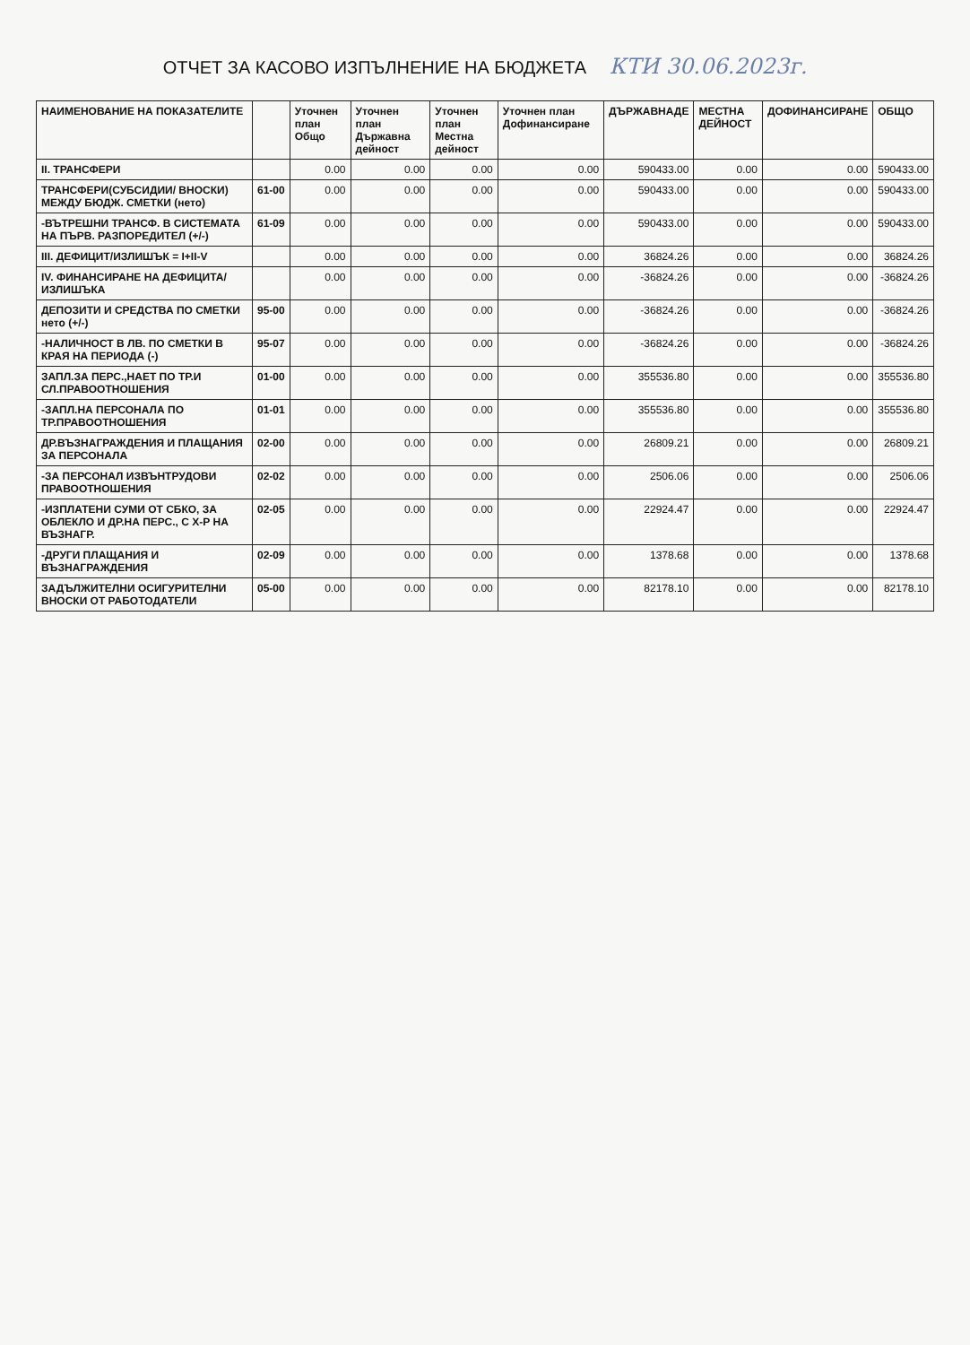ОТЧЕТ ЗА КАСОВО ИЗПЪЛНЕНИЕ НА БЮДЖЕТА КТИ 30.06.2023г.
| НАИМЕНОВАНИЕ НА ПОКАЗАТЕЛИТЕ | | Уточнен план Общо | Уточнен план Държавна дейност | Уточнен план Местна дейност | Уточнен план Дофинансиране | ДЪРЖАВНАДЕ | МЕСТНА ДЕЙНОСТ | ДОФИНАНСИРАНЕ | ОБЩО |
| --- | --- | --- | --- | --- | --- | --- | --- | --- | --- |
| II. ТРАНСФЕРИ | | 0.00 | 0.00 | 0.00 | 0.00 | 590433.00 | 0.00 | 0.00 | 590433.00 |
| ТРАНСФЕРИ(СУБСИДИИ/ ВНОСКИ) МЕЖДУ БЮДЖ. СМЕТКИ (нето) | 61-00 | 0.00 | 0.00 | 0.00 | 0.00 | 590433.00 | 0.00 | 0.00 | 590433.00 |
| -ВЪТРЕШНИ ТРАНСФ. В СИСТЕМАТА НА ПЪРВ. РАЗПОРЕДИТЕЛ (+/-) | 61-09 | 0.00 | 0.00 | 0.00 | 0.00 | 590433.00 | 0.00 | 0.00 | 590433.00 |
| III. ДЕФИЦИТ/ИЗЛИШЪК = I+II-V | | 0.00 | 0.00 | 0.00 | 0.00 | 36824.26 | 0.00 | 0.00 | 36824.26 |
| IV. ФИНАНСИРАНЕ НА ДЕФИЦИТА/ИЗЛИШЪКА | | 0.00 | 0.00 | 0.00 | 0.00 | -36824.26 | 0.00 | 0.00 | -36824.26 |
| ДЕПОЗИТИ И СРЕДСТВА ПО СМЕТКИ нето (+/-) | 95-00 | 0.00 | 0.00 | 0.00 | 0.00 | -36824.26 | 0.00 | 0.00 | -36824.26 |
| -НАЛИЧНОСТ В ЛВ. ПО СМЕТКИ В КРАЯ НА ПЕРИОДА (-) | 95-07 | 0.00 | 0.00 | 0.00 | 0.00 | -36824.26 | 0.00 | 0.00 | -36824.26 |
| ЗАПЛ.ЗА ПЕРС.,НАЕТ ПО ТР.И СЛ.ПРАВООТНОШЕНИЯ | 01-00 | 0.00 | 0.00 | 0.00 | 0.00 | 355536.80 | 0.00 | 0.00 | 355536.80 |
| -ЗАПЛ.НА ПЕРСОНАЛА ПО ТР.ПРАВООТНОШЕНИЯ | 01-01 | 0.00 | 0.00 | 0.00 | 0.00 | 355536.80 | 0.00 | 0.00 | 355536.80 |
| ДР.ВЪЗНАГРАЖДЕНИЯ И ПЛАЩАНИЯ ЗА ПЕРСОНАЛА | 02-00 | 0.00 | 0.00 | 0.00 | 0.00 | 26809.21 | 0.00 | 0.00 | 26809.21 |
| -ЗА ПЕРСОНАЛ ИЗВЪНТРУДОВИ ПРАВООТНОШЕНИЯ | 02-02 | 0.00 | 0.00 | 0.00 | 0.00 | 2506.06 | 0.00 | 0.00 | 2506.06 |
| -ИЗПЛАТЕНИ СУМИ ОТ СБКО, ЗА ОБЛЕКЛО И ДР.НА ПЕРС., С Х-Р НА ВЪЗНАГР. | 02-05 | 0.00 | 0.00 | 0.00 | 0.00 | 22924.47 | 0.00 | 0.00 | 22924.47 |
| -ДРУГИ ПЛАЩАНИЯ И ВЪЗНАГРАЖДЕНИЯ | 02-09 | 0.00 | 0.00 | 0.00 | 0.00 | 1378.68 | 0.00 | 0.00 | 1378.68 |
| ЗАДЪЛЖИТЕЛНИ ОСИГУРИТЕЛНИ ВНОСКИ ОТ РАБОТОДАТЕЛИ | 05-00 | 0.00 | 0.00 | 0.00 | 0.00 | 82178.10 | 0.00 | 0.00 | 82178.10 |